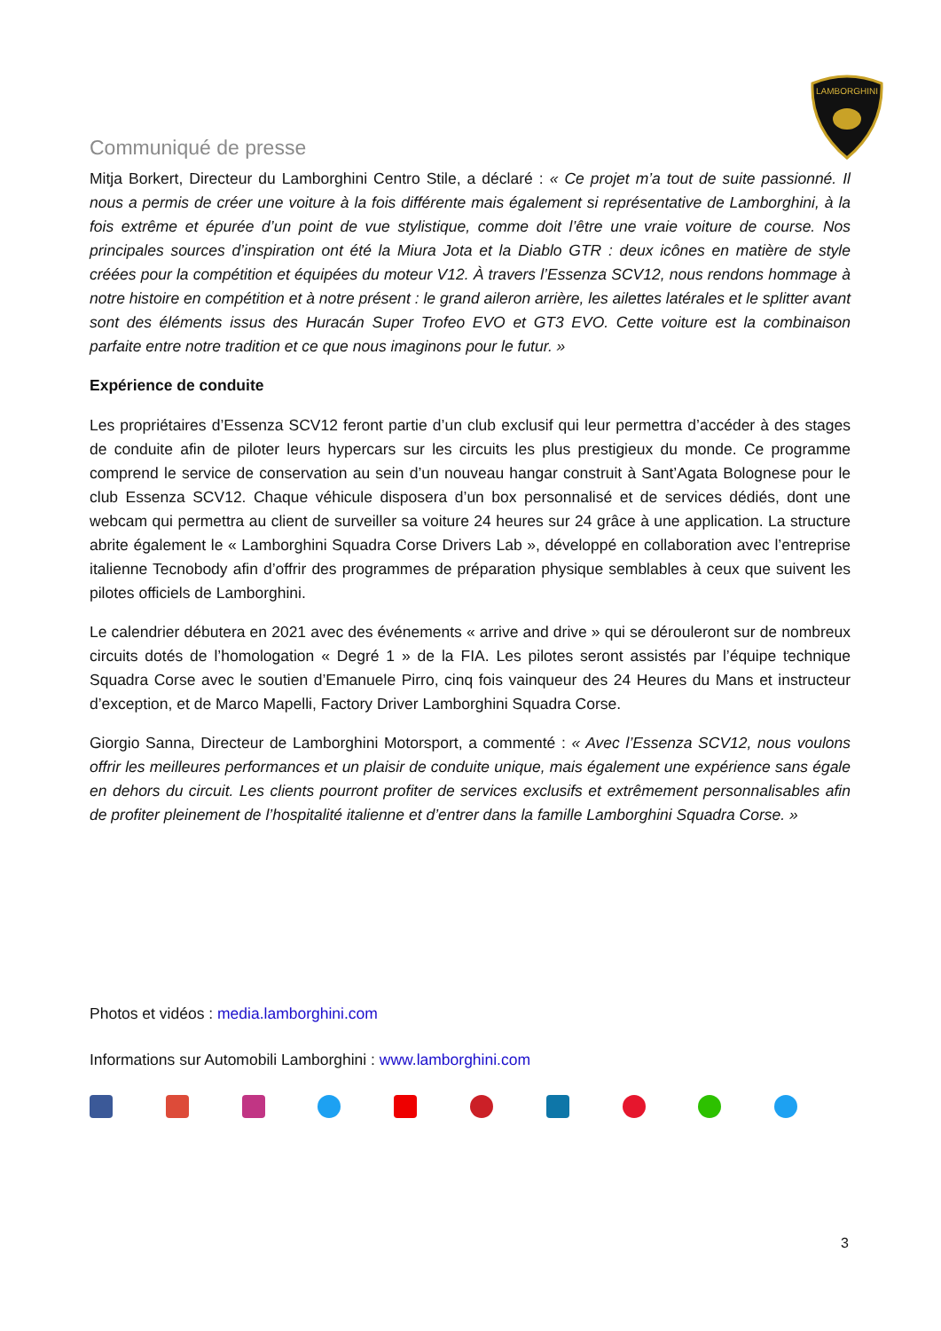LAMBORGHINI
Communiqué de presse
Mitja Borkert, Directeur du Lamborghini Centro Stile, a déclaré : « Ce projet m’a tout de suite passionné. Il nous a permis de créer une voiture à la fois différente mais également si représentative de Lamborghini, à la fois extrême et épurée d’un point de vue stylistique, comme doit l’être une vraie voiture de course. Nos principales sources d’inspiration ont été la Miura Jota et la Diablo GTR : deux icônes en matière de style créées pour la compétition et équipées du moteur V12. À travers l’Essenza SCV12, nous rendons hommage à notre histoire en compétition et à notre présent : le grand aileron arrière, les ailettes latérales et le splitter avant sont des éléments issus des Huracán Super Trofeo EVO et GT3 EVO. Cette voiture est la combinaison parfaite entre notre tradition et ce que nous imaginons pour le futur. »
Expérience de conduite
Les propriétaires d’Essenza SCV12 feront partie d’un club exclusif qui leur permettra d’accéder à des stages de conduite afin de piloter leurs hypercars sur les circuits les plus prestigieux du monde. Ce programme comprend le service de conservation au sein d’un nouveau hangar construit à Sant’Agata Bolognese pour le club Essenza SCV12. Chaque véhicule disposera d’un box personnalisé et de services dédiés, dont une webcam qui permettra au client de surveiller sa voiture 24 heures sur 24 grâce à une application. La structure abrite également le « Lamborghini Squadra Corse Drivers Lab », développé en collaboration avec l’entreprise italienne Tecnobody afin d’offrir des programmes de préparation physique semblables à ceux que suivent les pilotes officiels de Lamborghini.
Le calendrier débutera en 2021 avec des événements « arrive and drive » qui se dérouleront sur de nombreux circuits dotés de l’homologation « Degré 1 » de la FIA. Les pilotes seront assistés par l’équipe technique Squadra Corse avec le soutien d’Emanuele Pirro, cinq fois vainqueur des 24 Heures du Mans et instructeur d’exception, et de Marco Mapelli, Factory Driver Lamborghini Squadra Corse.
Giorgio Sanna, Directeur de Lamborghini Motorsport, a commenté : « Avec l’Essenza SCV12, nous voulons offrir les meilleures performances et un plaisir de conduite unique, mais également une expérience sans égale en dehors du circuit. Les clients pourront profiter de services exclusifs et extrêmement personnalisables afin de profiter pleinement de l’hospitalité italienne et d’entrer dans la famille Lamborghini Squadra Corse. »
Photos et vidéos : media.lamborghini.com
Informations sur Automobili Lamborghini : www.lamborghini.com
3